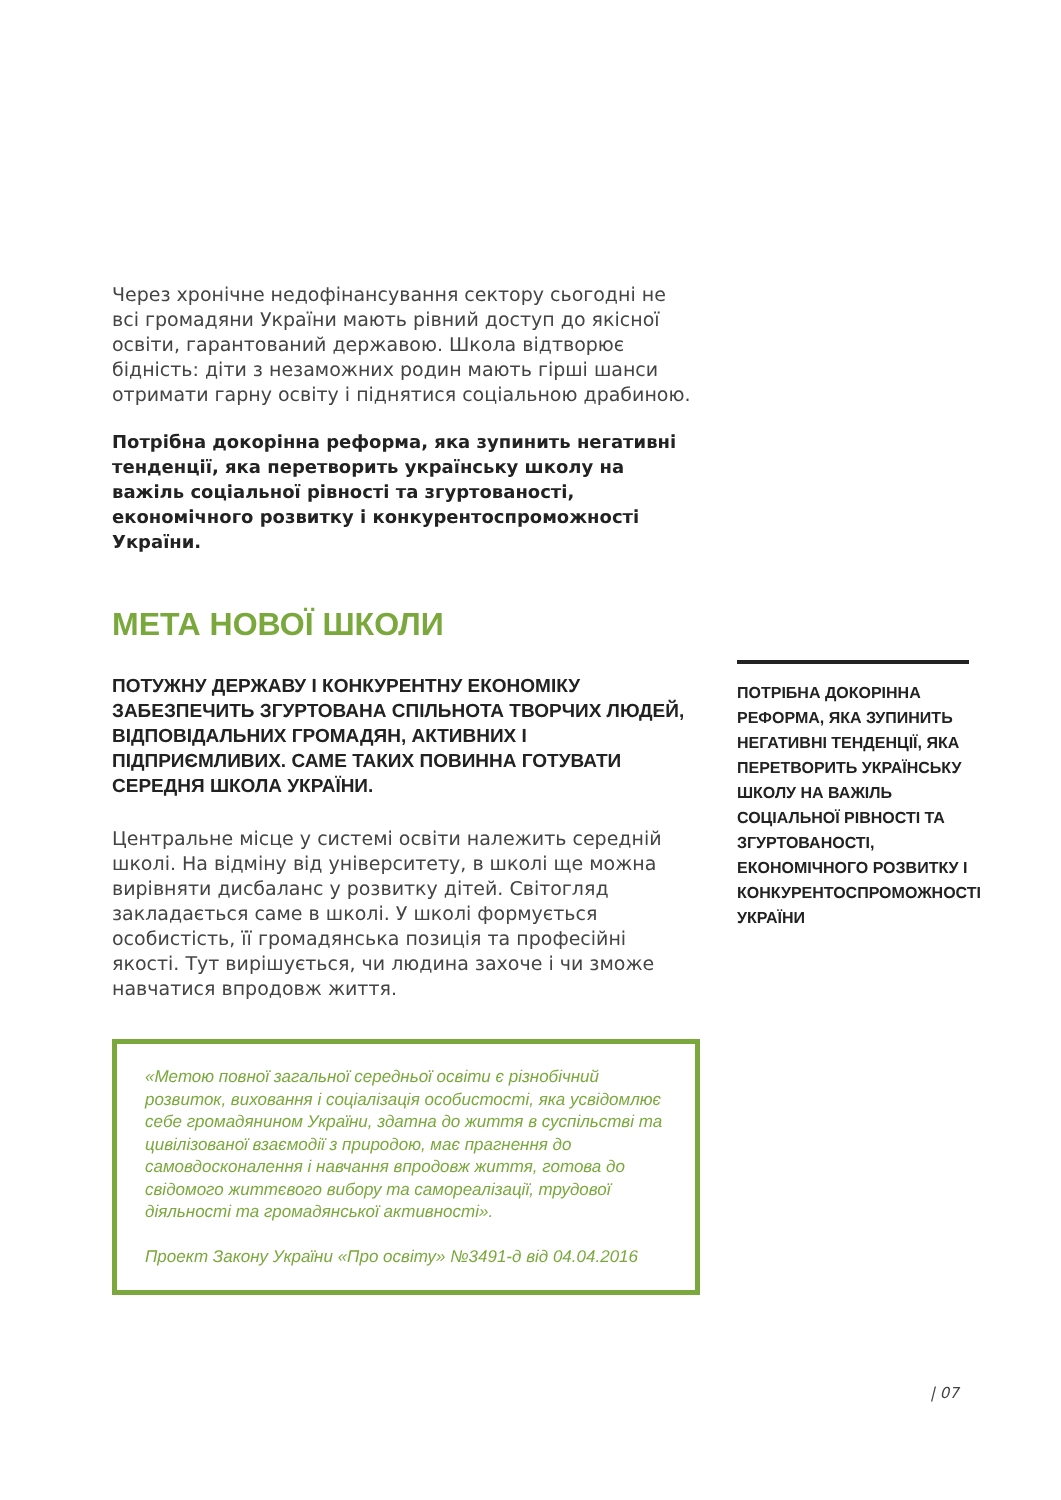Через хронічне недофінансування сектору сьогодні не всі громадяни України мають рівний доступ до якісної освіти, гарантований державою. Школа відтворює бідність: діти з незаможних родин мають гірші шанси отримати гарну освіту і піднятися соціальною драбиною.
Потрібна докорінна реформа, яка зупинить негативні тенденції, яка перетворить українську школу на важіль соціальної рівності та згуртованості, економічного розвитку і конкурентоспроможності України.
МЕТА НОВОЇ ШКОЛИ
ПОТУЖНУ ДЕРЖАВУ І КОНКУРЕНТНУ ЕКОНОМІКУ ЗАБЕЗПЕЧИТЬ ЗГУРТОВАНА СПІЛЬНОТА ТВОРЧИХ ЛЮДЕЙ, ВІДПОВІДАЛЬНИХ ГРОМАДЯН, АКТИВНИХ І ПІДПРИЄМЛИВИХ. САМЕ ТАКИХ ПОВИННА ГОТУВАТИ СЕРЕДНЯ ШКОЛА УКРАЇНИ.
Центральне місце у системі освіти належить середній школі. На відміну від університету, в школі ще можна вирівняти дисбаланс у розвитку дітей. Світогляд закладається саме в школі. У школі формується особистість, її громадянська позиція та професійні якості. Тут вирішується, чи людина захоче і чи зможе навчатися впродовж життя.
«Метою повної загальної середньої освіти є різнобічний розвиток, виховання і соціалізація особистості, яка усвідомлює себе громадянином України, здатна до життя в суспільстві та цивілізованої взаємодії з природою, має прагнення до самовдосконалення і навчання впродовж життя, готова до свідомого життєвого вибору та самореалізації, трудової діяльності та громадянської активності».
Проект Закону України «Про освіту» №3491-д від 04.04.2016
ПОТРІБНА ДОКОРІННА РЕФОРМА, ЯКА ЗУПИНИТЬ НЕГАТИВНІ ТЕНДЕНЦІЇ, ЯКА ПЕРЕТВОРИТЬ УКРАЇНСЬКУ ШКОЛУ НА ВАЖІЛЬ СОЦІАЛЬНОЇ РІВНОСТІ ТА ЗГУРТОВАНОСТІ, ЕКОНОМІЧНОГО РОЗВИТКУ І КОНКУРЕНТОСПРОМОЖНОСТІ УКРАЇНИ
| 07